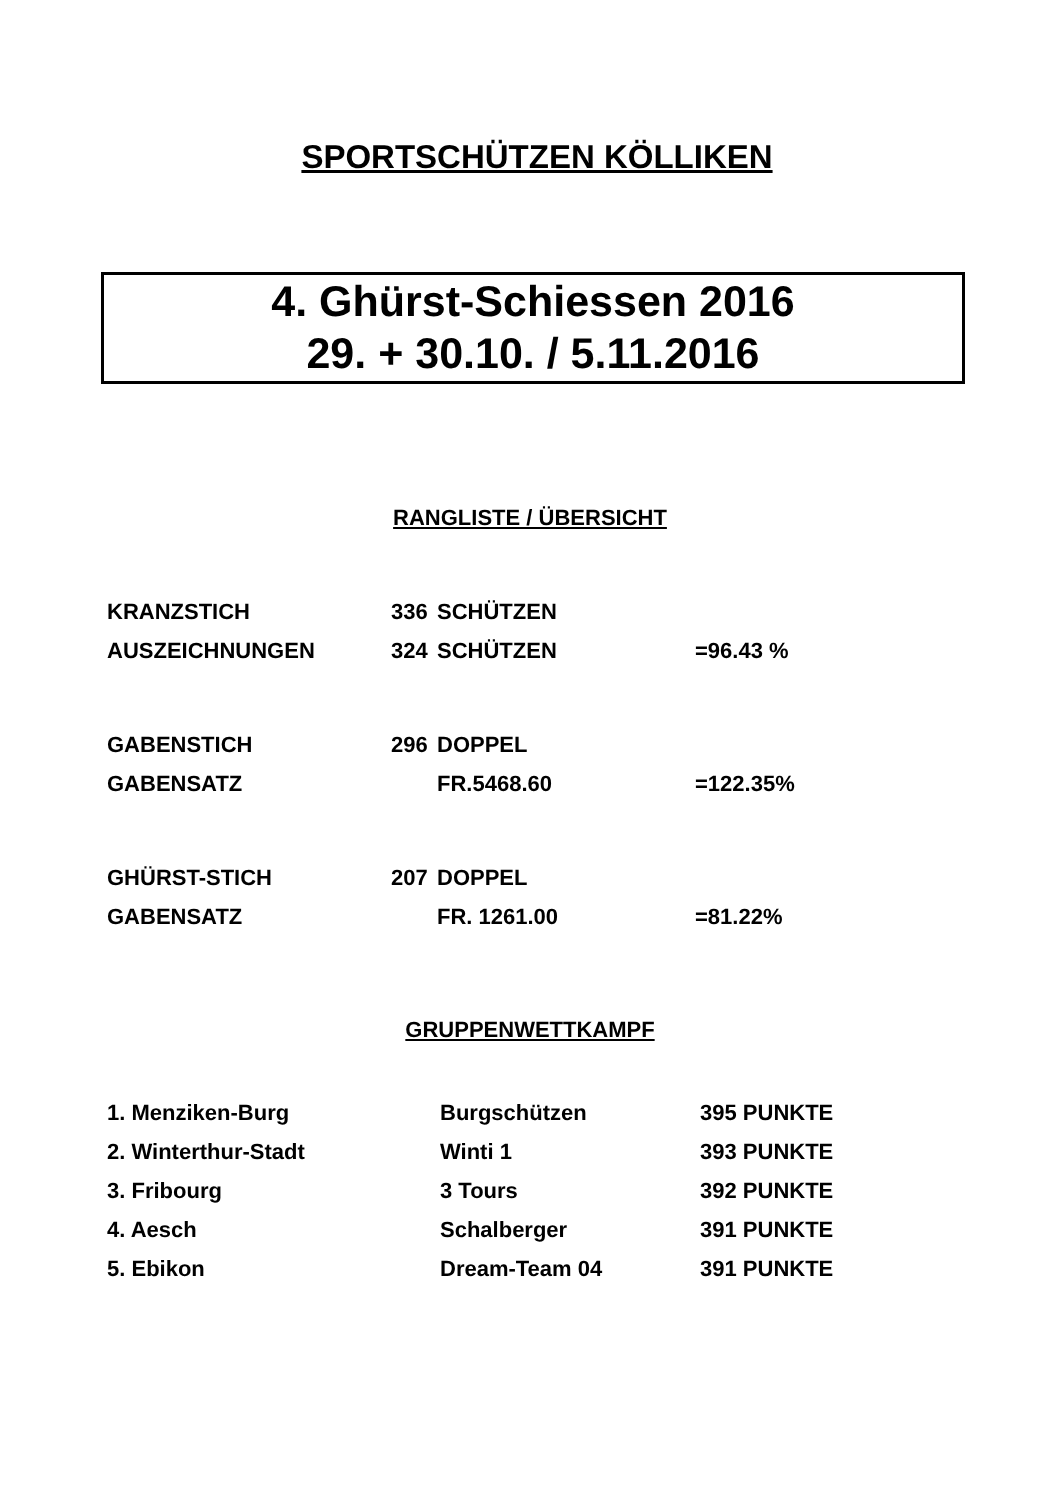SPORTSCHÜTZEN KÖLLIKEN
4. Ghürst-Schiessen 2016
29. + 30.10. / 5.11.2016
RANGLISTE / ÜBERSICHT
| KRANZSTICH | 336 | SCHÜTZEN | |
| AUSZEICHNUNGEN | 324 | SCHÜTZEN | =96.43 % |
| GABENSTICH | 296 | DOPPEL | |
| GABENSATZ | | FR.5468.60 | =122.35% |
| GHÜRST-STICH | 207 | DOPPEL | |
| GABENSATZ | | FR. 1261.00 | =81.22% |
GRUPPENWETTKAMPF
| 1. Menziken-Burg | Burgschützen | 395 PUNKTE |
| 2. Winterthur-Stadt | Winti 1 | 393 PUNKTE |
| 3. Fribourg | 3 Tours | 392 PUNKTE |
| 4. Aesch | Schalberger | 391 PUNKTE |
| 5. Ebikon | Dream-Team 04 | 391 PUNKTE |